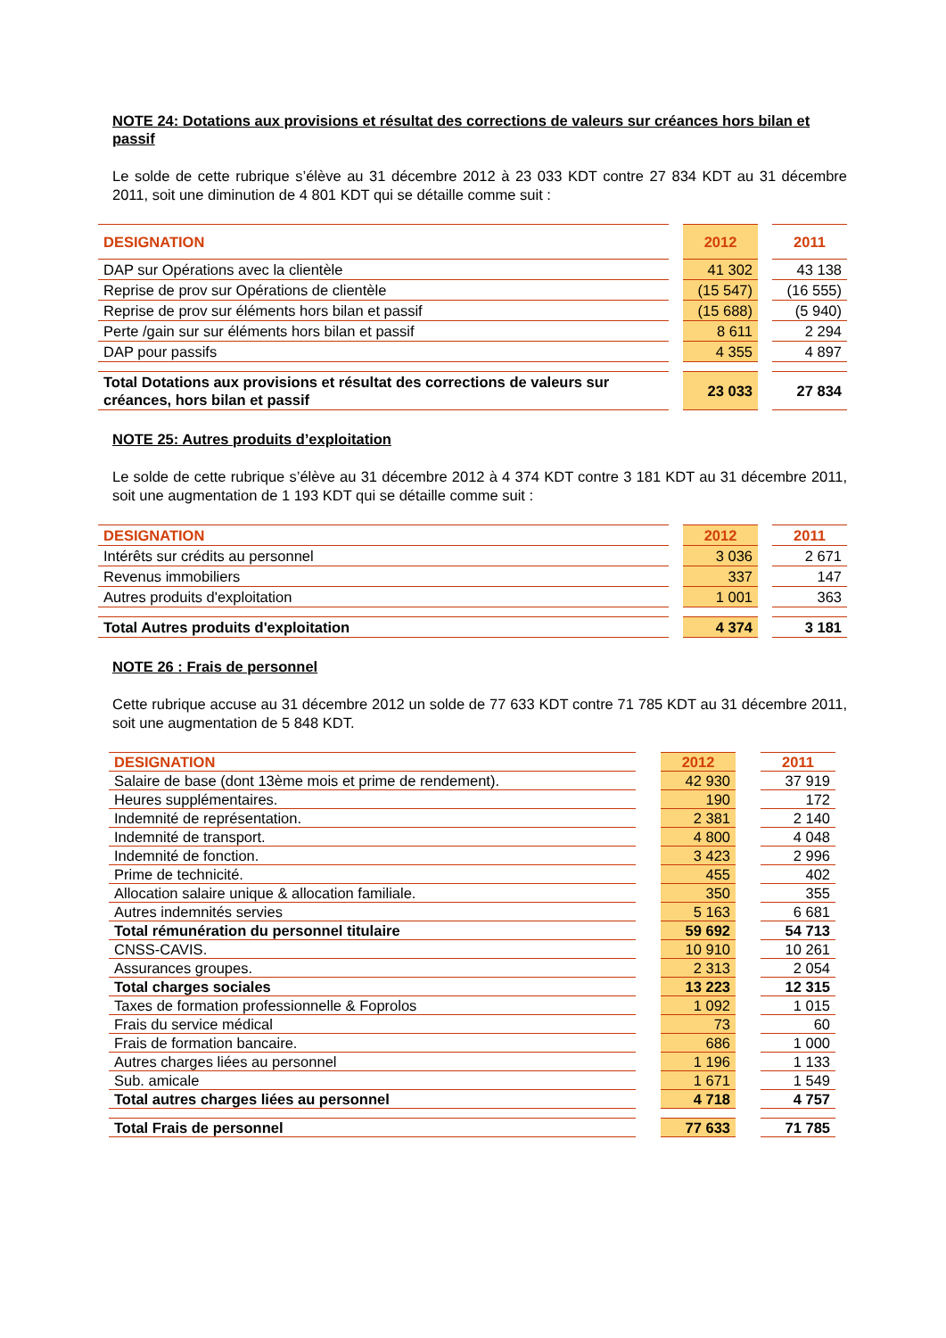NOTE 24: Dotations aux provisions et résultat des corrections de valeurs sur créances hors bilan et passif
Le solde de cette rubrique s’élève au 31 décembre 2012 à 23 033 KDT contre 27 834 KDT au 31 décembre 2011, soit une diminution de 4 801 KDT qui se détaille comme suit :
| DESIGNATION | | 2012 | | 2011 |
| DAP sur Opérations avec la clientèle | | 41 302 | | 43 138 |
| Reprise de prov sur Opérations de clientèle | | (15 547) | | (16 555) |
| Reprise de prov sur éléments hors bilan et passif | | (15 688) | | (5 940) |
| Perte /gain sur sur éléments hors bilan et passif | | 8 611 | | 2 294 |
| DAP pour passifs | | 4 355 | | 4 897 |
| Total Dotations aux provisions et résultat des corrections de valeurs sur créances, hors bilan et passif | | 23 033 | | 27 834 |
NOTE 25: Autres produits d’exploitation
Le solde de cette rubrique s’élève au 31 décembre 2012 à 4 374 KDT contre 3 181 KDT au 31 décembre 2011, soit une augmentation de 1 193 KDT qui se détaille comme suit :
| DESIGNATION | | 2012 | | 2011 |
| Intérêts sur crédits au personnel | | 3 036 | | 2 671 |
| Revenus immobiliers | | 337 | | 147 |
| Autres produits d'exploitation | | 1 001 | | 363 |
| Total Autres produits d'exploitation | | 4 374 | | 3 181 |
NOTE 26 : Frais de personnel
Cette rubrique accuse au 31 décembre 2012 un solde de 77 633 KDT contre 71 785 KDT au 31 décembre 2011, soit une augmentation de 5 848 KDT.
| DESIGNATION | | 2012 | | 2011 |
| Salaire de base (dont 13ème mois et prime de rendement). | | 42 930 | | 37 919 |
| Heures supplémentaires. | | 190 | | 172 |
| Indemnité de représentation. | | 2 381 | | 2 140 |
| Indemnité de transport. | | 4 800 | | 4 048 |
| Indemnité de fonction. | | 3 423 | | 2 996 |
| Prime de technicité. | | 455 | | 402 |
| Allocation salaire unique & allocation familiale. | | 350 | | 355 |
| Autres indemnités servies | | 5 163 | | 6 681 |
| Total rémunération du personnel titulaire | | 59 692 | | 54 713 |
| CNSS-CAVIS. | | 10 910 | | 10 261 |
| Assurances groupes. | | 2 313 | | 2 054 |
| Total charges sociales | | 13 223 | | 12 315 |
| Taxes de formation professionnelle & Foprolos | | 1 092 | | 1 015 |
| Frais du service médical | | 73 | | 60 |
| Frais de formation bancaire. | | 686 | | 1 000 |
| Autres charges liées au personnel | | 1 196 | | 1 133 |
| Sub. amicale | | 1 671 | | 1 549 |
| Total autres charges liées au personnel | | 4 718 | | 4 757 |
| Total Frais de personnel | | 77 633 | | 71 785 |